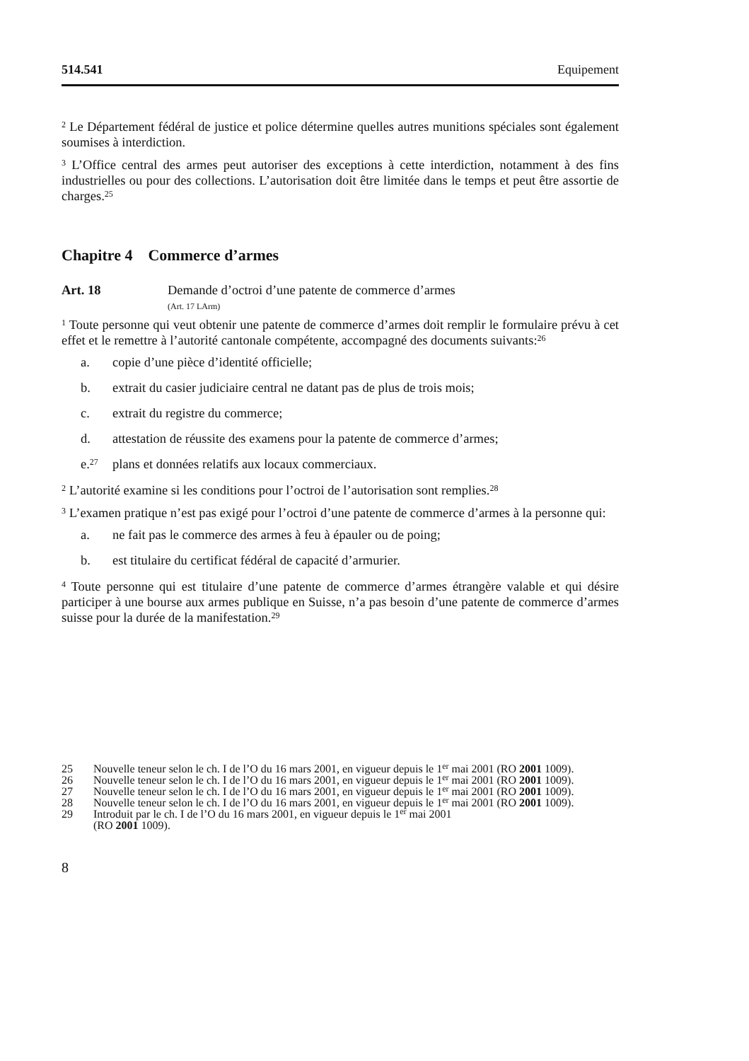514.541 Equipement
<sup>2</sup> Le Département fédéral de justice et police détermine quelles autres munitions spéciales sont également soumises à interdiction.
<sup>3</sup> L’Office central des armes peut autoriser des exceptions à cette interdiction, notamment à des fins industrielles ou pour des collections. L’autorisation doit être limitée dans le temps et peut être assortie de charges.<sup>25</sup>
Chapitre 4 Commerce d’armes
Art. 18 Demande d’octroi d’une patente de commerce d’armes
(Art. 17 LArm)
<sup>1</sup> Toute personne qui veut obtenir une patente de commerce d’armes doit remplir le formulaire prévu à cet effet et le remettre à l’autorité cantonale compétente, accompagné des documents suivants:<sup>26</sup>
a. copie d’une pièce d’identité officielle;
b. extrait du casier judiciaire central ne datant pas de plus de trois mois;
c. extrait du registre du commerce;
d. attestation de réussite des examens pour la patente de commerce d’armes;
e.<sup>27</sup> plans et données relatifs aux locaux commerciaux.
<sup>2</sup> L’autorité examine si les conditions pour l’octroi de l’autorisation sont remplies.<sup>28</sup>
<sup>3</sup> L’examen pratique n’est pas exigé pour l’octroi d’une patente de commerce d’armes à la personne qui:
a. ne fait pas le commerce des armes à feu à épauler ou de poing;
b. est titulaire du certificat fédéral de capacité d’armurier.
<sup>4</sup> Toute personne qui est titulaire d’une patente de commerce d’armes étrangère valable et qui désire participer à une bourse aux armes publique en Suisse, n’a pas besoin d’une patente de commerce d’armes suisse pour la durée de la manifestation.<sup>29</sup>
25 Nouvelle teneur selon le ch. I de l’O du 16 mars 2001, en vigueur depuis le 1<sup>er</sup> mai 2001 (RO 2001 1009).
26 Nouvelle teneur selon le ch. I de l’O du 16 mars 2001, en vigueur depuis le 1<sup>er</sup> mai 2001 (RO 2001 1009).
27 Nouvelle teneur selon le ch. I de l’O du 16 mars 2001, en vigueur depuis le 1<sup>er</sup> mai 2001 (RO 2001 1009).
28 Nouvelle teneur selon le ch. I de l’O du 16 mars 2001, en vigueur depuis le 1<sup>er</sup> mai 2001 (RO 2001 1009).
29 Introduit par le ch. I de l’O du 16 mars 2001, en vigueur depuis le 1<sup>er</sup> mai 2001
(RO 2001 1009).
8